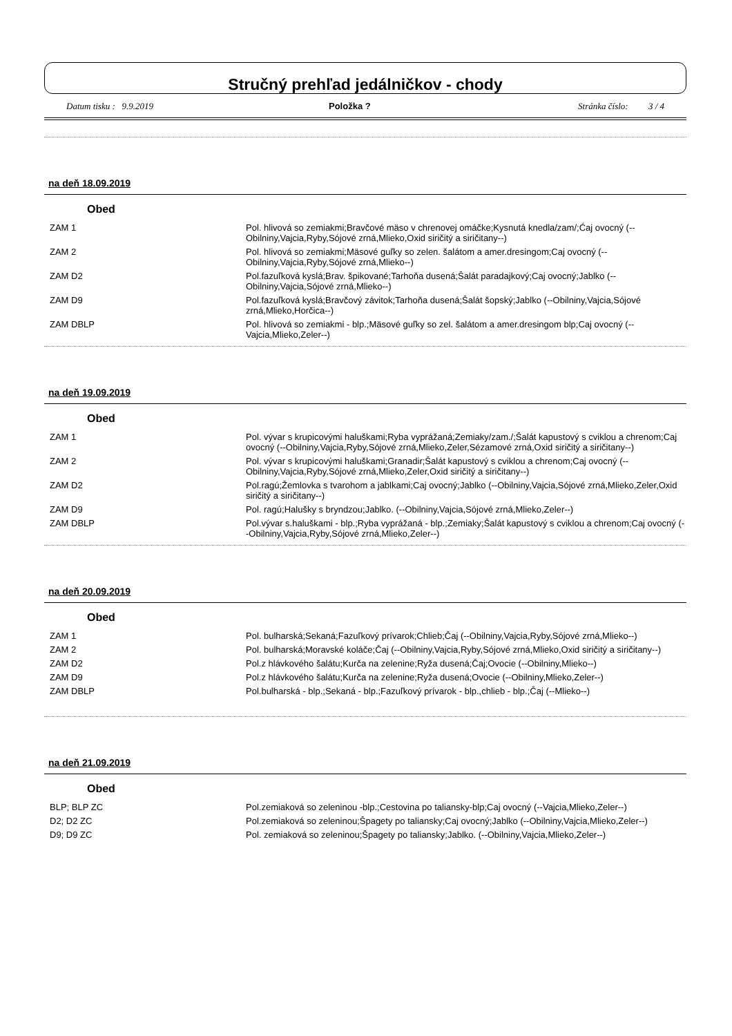Stručný prehľad jedálničkov - chody
Datum tisku : 9.9.2019 Položka ? Stránka číslo: 3 / 4
na deň 18.09.2019
Obed
| ZAM 1 | Pol. hlivová so zemiakmi;Bravčové mäso v chrenovej omáčke;Kysnutá knedla/zam/;Ćaj ovocný (--Obilniny,Vajcia,Ryby,Sójové zrná,Mlieko,Oxid siričitý a siričitany--) |
| ZAM 2 | Pol. hlivová so zemiakmi;Mäsové guľky so zelen. šalátom a amer.dresingom;Caj ovocný (--Obilniny,Vajcia,Ryby,Sójové zrná,Mlieko--) |
| ZAM D2 | Pol.fazuľková kyslá;Brav. špikované;Tarhoňa dusená;Šalát paradajkový;Caj ovocný;Jablko (--Obilniny,Vajcia,Sójové zrná,Mlieko--) |
| ZAM D9 | Pol.fazuľková kyslá;Bravčový závitok;Tarhoňa dusená;Šalát šopský;Jablko (--Obilniny,Vajcia,Sójové zrná,Mlieko,Horčica--) |
| ZAM DBLP | Pol. hlivová so zemiakmi - blp.;Mäsové guľky so zel. šalátom a amer.dresingom blp;Caj ovocný (--Vajcia,Mlieko,Zeler--) |
na deň 19.09.2019
Obed
| ZAM 1 | Pol. vývar s krupicovými haluškami;Ryba vyprážaná;Zemiaky/zam./;Šalát kapustový s cviklou a chrenom;Caj ovocný (--Obilniny,Vajcia,Ryby,Sójové zrná,Mlieko,Zeler,Sézamové zrná,Oxid siričitý a siričitany--) |
| ZAM 2 | Pol. vývar s krupicovými haluškami;Granadir;Šalát kapustový s cviklou a chrenom;Caj ovocný (--Obilniny,Vajcia,Ryby,Sójové zrná,Mlieko,Zeler,Oxid siričitý a siričitany--) |
| ZAM D2 | Pol.ragú;Žemlovka s tvarohom a jablkami;Caj ovocný;Jablko (--Obilniny,Vajcia,Sójové zrná,Mlieko,Zeler,Oxid siričitý a siričitany--) |
| ZAM D9 | Pol. ragú;Halušky s bryndzou;Jablko. (--Obilniny,Vajcia,Sójové zrná,Mlieko,Zeler--) |
| ZAM DBLP | Pol.vývar s.haluškami - blp.;Ryba vyprážaná - blp.;Zemiaky;Šalát kapustový s cviklou a chrenom;Caj ovocný (--Obilniny,Vajcia,Ryby,Sójové zrná,Mlieko,Zeler--) |
na deň 20.09.2019
Obed
| ZAM 1 | Pol. bulharská;Sekaná;Fazuľkový prívarok;Chlieb;Čaj (--Obilniny,Vajcia,Ryby,Sójové zrná,Mlieko--) |
| ZAM 2 | Pol. bulharská;Moravské koláče;Čaj (--Obilniny,Vajcia,Ryby,Sójové zrná,Mlieko,Oxid siričitý a siričitany--) |
| ZAM D2 | Pol.z hlávkového šalátu;Kurča na zelenine;Ryža dusená;Čaj;Ovocie (--Obilniny,Mlieko--) |
| ZAM D9 | Pol.z hlávkového šalátu;Kurča na zelenine;Ryža dusená;Ovocie (--Obilniny,Mlieko,Zeler--) |
| ZAM DBLP | Pol.bulharská - blp.;Sekaná - blp.;Fazuľkový prívarok - blp.,chlieb - blp.;Čaj (--Mlieko--) |
na deň 21.09.2019
Obed
| BLP; BLP ZC | Pol.zemiaková so zeleninou -blp.;Cestovina po taliansky-blp;Caj ovocný (--Vajcia,Mlieko,Zeler--) |
| D2; D2 ZC | Pol.zemiaková so zeleninou;Špagety po taliansky;Caj ovocný;Jablko (--Obilniny,Vajcia,Mlieko,Zeler--) |
| D9; D9 ZC | Pol. zemiaková so zeleninou;Špagety po taliansky;Jablko. (--Obilniny,Vajcia,Mlieko,Zeler--) |